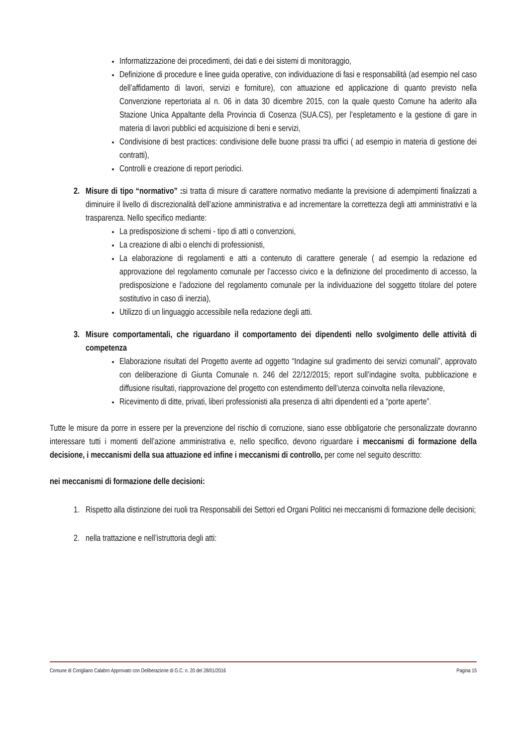Informatizzazione dei procedimenti, dei dati e dei sistemi di monitoraggio,
Definizione di procedure e linee guida operative, con individuazione di fasi e responsabilità (ad esempio nel caso dell’affidamento di lavori, servizi e forniture), con attuazione ed applicazione di quanto previsto nella Convenzione repertoriata al n. 06 in data 30 dicembre 2015, con la quale questo Comune ha aderito alla Stazione Unica Appaltante della Provincia di Cosenza (SUA.CS), per l’espletamento e la gestione di gare in materia di lavori pubblici ed acquisizione di beni e servizi,
Condivisione di best practices: condivisione delle buone prassi tra uffici ( ad esempio in materia di gestione dei contratti),
Controlli e creazione di report periodici.
2. Misure di tipo “normativo” : si tratta di misure di carattere normativo mediante la previsione di adempimenti finalizzati a diminuire il livello di discrezionalità dell’azione amministrativa e ad incrementare la correttezza degli atti amministrativi e la trasparenza. Nello specifico mediante:
La predisposizione di schemi - tipo di atti o convenzioni,
La creazione di albi o elenchi di professionisti,
La elaborazione di regolamenti e atti a contenuto di carattere generale ( ad esempio la redazione ed approvazione del regolamento comunale per l’accesso civico e la definizione del procedimento di accesso, la predisposizione e l’adozione del regolamento comunale per la individuazione del soggetto titolare del potere sostitutivo in caso di inerzia),
Utilizzo di un linguaggio accessibile nella redazione degli atti.
3. Misure comportamentali, che riguardano il comportamento dei dipendenti nello svolgimento delle attività di competenza
Elaborazione risultati del Progetto avente ad oggetto “Indagine sul gradimento dei servizi comunali”, approvato con deliberazione di Giunta Comunale n. 246 del 22/12/2015; report sull’indagine svolta, pubblicazione e diffusione risultati, riapprovazione del progetto con estendimento dell’utenza coinvolta nella rilevazione,
Ricevimento di ditte, privati, liberi professionisti alla presenza di altri dipendenti ed a “porte aperte”.
Tutte le misure da porre in essere per la prevenzione del rischio di corruzione, siano esse obbligatorie che personalizzate dovranno interessare tutti i momenti dell’azione amministrativa e, nello specifico, devono riguardare i meccanismi di formazione della decisione, i meccanismi della sua attuazione ed infine i meccanismi di controllo, per come nel seguito descritto:
nei meccanismi di formazione delle decisioni:
1. Rispetto alla distinzione dei ruoli tra Responsabili dei Settori ed Organi Politici nei meccanismi di formazione delle decisioni;
2. nella trattazione e nell’istruttoria degli atti:
Comune di Corigliano Calabro Approvato con Deliberazione di G.C. n. 20 del 28/01/2016 Pagina 15